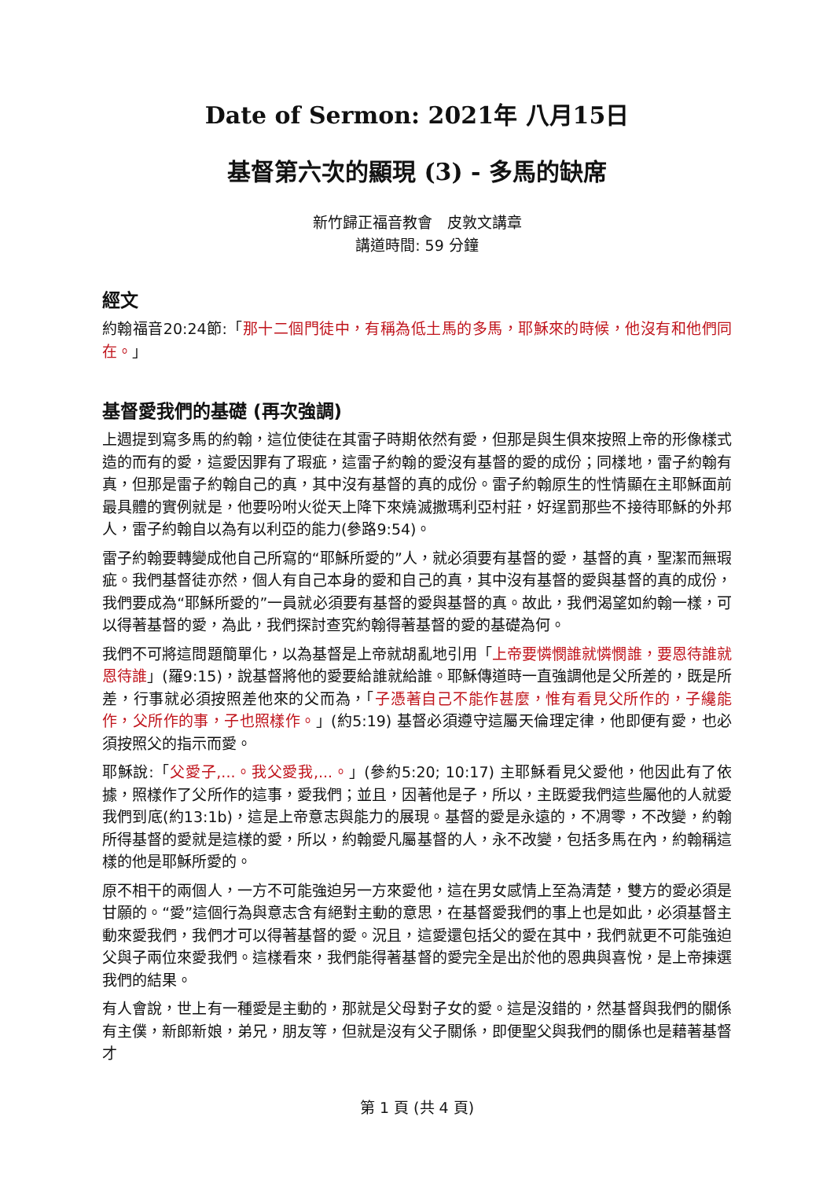Date of Sermon: 2021年 八月15日
基督第六次的顯現 (3) - 多馬的缺席
新竹歸正福音教會　皮敦文講章
講道時間: 59 分鐘
經文
約翰福音20:24節:「那十二個門徒中，有稱為低土馬的多馬，耶穌來的時候，他沒有和他們同在。」
基督愛我們的基礎 (再次強調)
上週提到寫多馬的約翰，這位使徒在其雷子時期依然有愛，但那是與生俱來按照上帝的形像樣式造的而有的愛，這愛因罪有了瑕疵，這雷子約翰的愛沒有基督的愛的成份；同樣地，雷子約翰有真，但那是雷子約翰自己的真，其中沒有基督的真的成份。雷子約翰原生的性情顯在主耶穌面前最具體的實例就是，他要吩咐火從天上降下來燒滅撒瑪利亞村莊，好逞罰那些不接待耶穌的外邦人，雷子約翰自以為有以利亞的能力(參路9:54)。
雷子約翰要轉變成他自己所寫的“耶穌所愛的”人，就必須要有基督的愛，基督的真，聖潔而無瑕疵。我們基督徒亦然，個人有自己本身的愛和自己的真，其中沒有基督的愛與基督的真的成份，我們要成為“耶穌所愛的”一員就必須要有基督的愛與基督的真。故此，我們渴望如約翰一樣，可以得著基督的愛，為此，我們探討查究約翰得著基督的愛的基礎為何。
我們不可將這問題簡單化，以為基督是上帝就胡亂地引用「上帝要憐憫誰就憐憫誰，要恩待誰就恩待誰」(羅9:15)，說基督將他的愛要給誰就給誰。耶穌傳道時一直強調他是父所差的，既是所差，行事就必須按照差他來的父而為，「子憑著自己不能作甚麼，惟有看見父所作的，子纔能作，父所作的事，子也照樣作。」(約5:19) 基督必須遵守這屬天倫理定律，他即便有愛，也必須按照父的指示而愛。
耶穌說:「父愛子,...。我父愛我,...。」(參約5:20; 10:17) 主耶穌看見父愛他，他因此有了依據，照樣作了父所作的這事，愛我們；並且，因著他是子，所以，主既愛我們這些屬他的人就愛我們到底(約13:1b)，這是上帝意志與能力的展現。基督的愛是永遠的，不凋零，不改變，約翰所得基督的愛就是這樣的愛，所以，約翰愛凡屬基督的人，永不改變，包括多馬在內，約翰稱這樣的他是耶穌所愛的。
原不相干的兩個人，一方不可能強迫另一方來愛他，這在男女感情上至為清楚，雙方的愛必須是甘願的。“愛”這個行為與意志含有絕對主動的意思，在基督愛我們的事上也是如此，必須基督主動來愛我們，我們才可以得著基督的愛。況且，這愛還包括父的愛在其中，我們就更不可能強迫父與子兩位來愛我們。這樣看來，我們能得著基督的愛完全是出於他的恩典與喜悅，是上帝揀選我們的結果。
有人會說，世上有一種愛是主動的，那就是父母對子女的愛。這是沒錯的，然基督與我們的關係有主僕，新郎新娘，弟兄，朋友等，但就是沒有父子關係，即便聖父與我們的關係也是藉著基督才
第 1 頁 (共 4 頁)